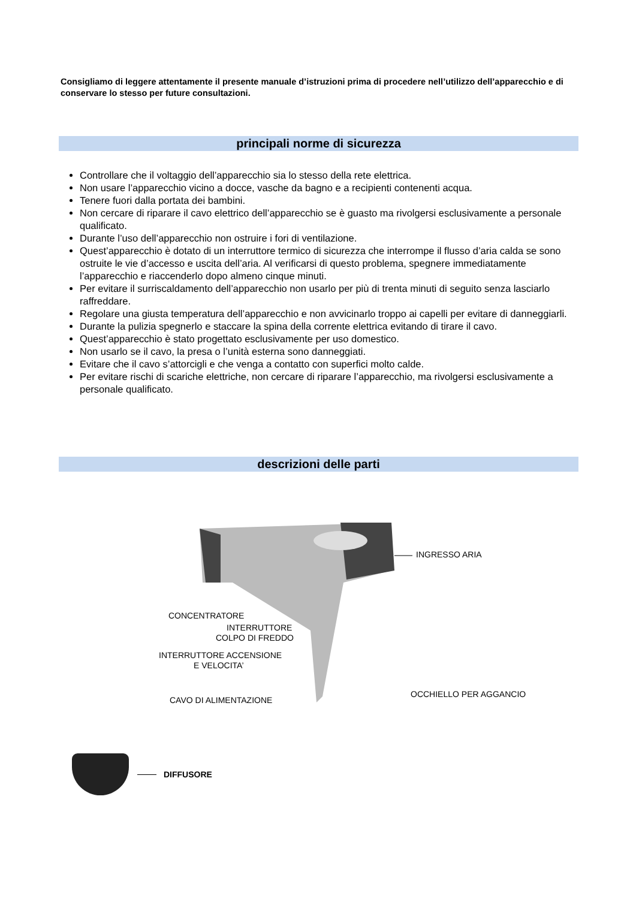Consigliamo di leggere attentamente il presente manuale d’istruzioni prima di procedere nell’utilizzo dell’apparecchio e di conservare lo stesso per future consultazioni.
principali norme di sicurezza
Controllare che il voltaggio dell’apparecchio sia lo stesso della rete elettrica.
Non usare l’apparecchio vicino a docce, vasche da bagno e a recipienti contenenti acqua.
Tenere fuori dalla portata dei bambini.
Non cercare di riparare il cavo elettrico dell’apparecchio se è guasto ma rivolgersi esclusivamente a personale qualificato.
Durante l’uso dell’apparecchio non ostruire i fori di ventilazione.
Quest’apparecchio è dotato di un interruttore termico di sicurezza che interrompe il flusso d’aria calda se sono ostruite le vie d’accesso e uscita dell’aria. Al verificarsi di questo problema, spegnere immediatamente l’apparecchio e riaccenderlo dopo almeno cinque minuti.
Per evitare il surriscaldamento dell’apparecchio non usarlo per più di trenta minuti di seguito senza lasciarlo raffreddare.
Regolare una giusta temperatura dell’apparecchio e non avvicinarlo troppo ai capelli per evitare di danneggiarli.
Durante la pulizia spegnerlo e staccare la spina della corrente elettrica evitando di tirare il cavo.
Quest’apparecchio è stato progettato esclusivamente per uso domestico.
Non usarlo se il cavo, la presa o l’unità esterna sono danneggiati.
Evitare che il cavo s’attorcigli e che venga a contatto con superfici molto calde.
Per evitare rischi di scariche elettriche, non cercare di riparare l’apparecchio, ma rivolgersi esclusivamente a personale qualificato.
descrizioni delle parti
INGRESSO ARIA
CONCENTRATORE
INTERRUTTORE
COLPO DI FREDDO
INTERRUTTORE ACCENSIONE
E VELOCITA’
OCCHIELLO PER AGGANCIO
CAVO DI ALIMENTAZIONE
DIFFUSORE